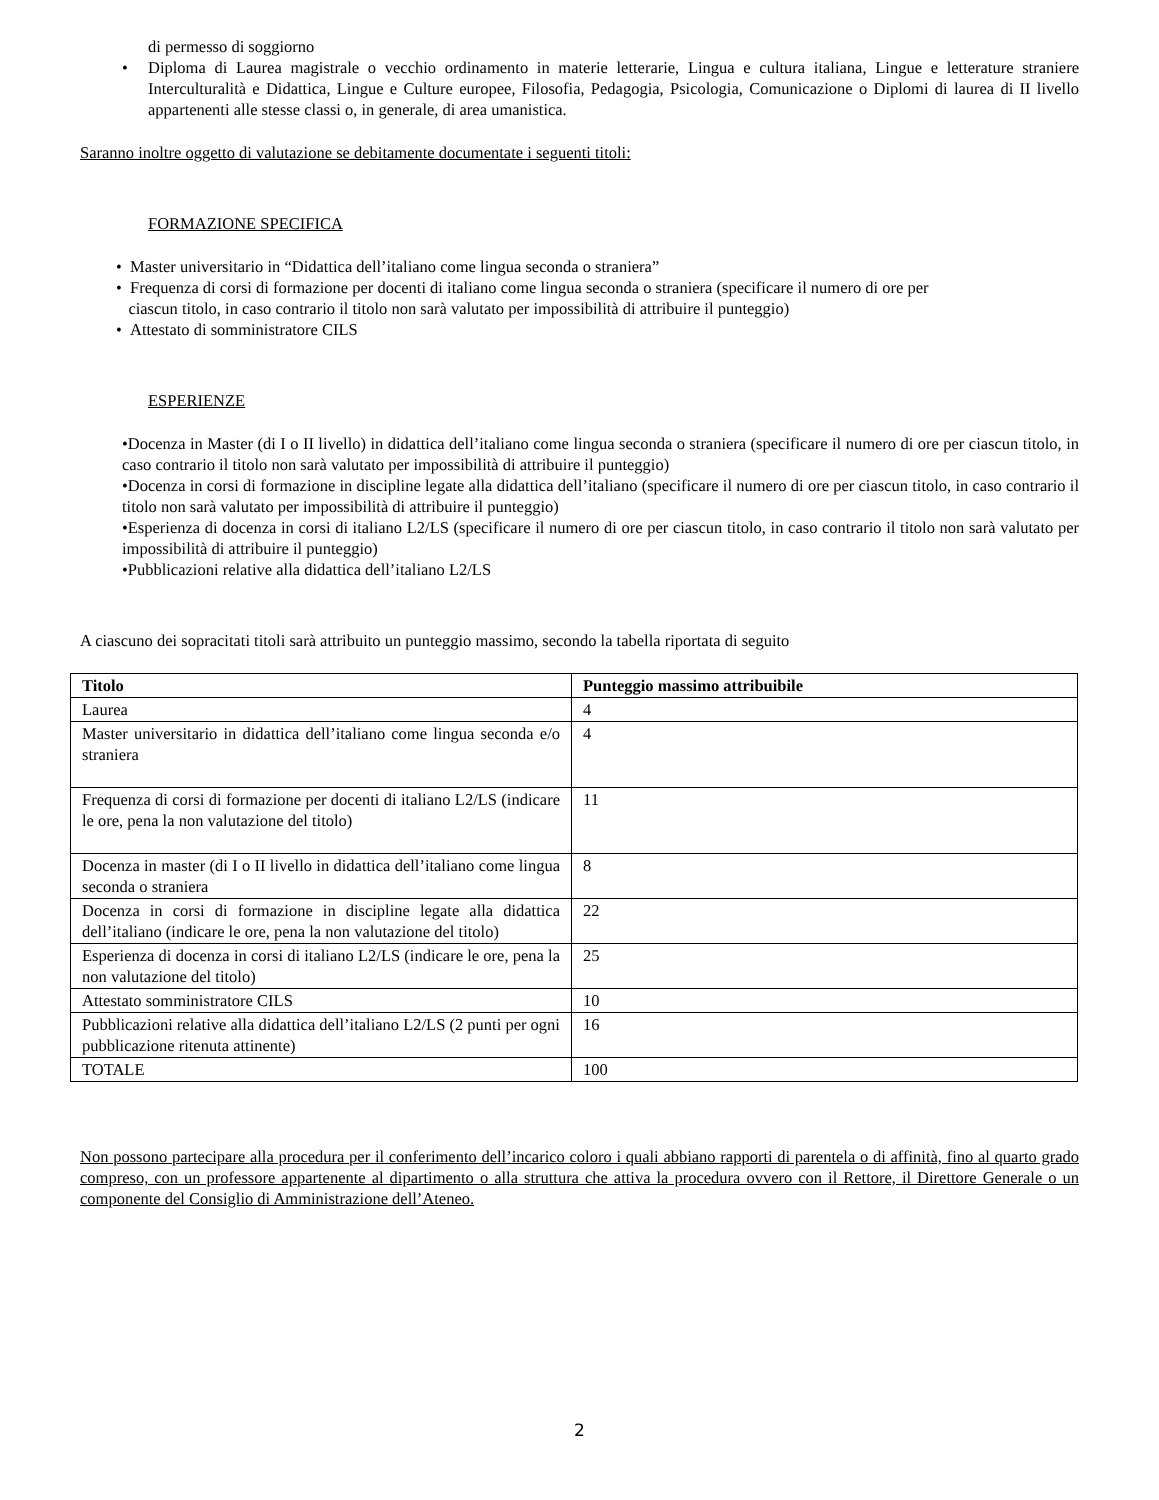di permesso di soggiorno
• Diploma di Laurea magistrale o vecchio ordinamento in materie letterarie, Lingua e cultura italiana, Lingue e letterature straniere Interculturalità e Didattica, Lingue e Culture europee, Filosofia, Pedagogia, Psicologia, Comunicazione o Diplomi di laurea di II livello appartenenti alle stesse classi o, in generale, di area umanistica.
Saranno inoltre oggetto di valutazione se debitamente documentate i seguenti titoli:
FORMAZIONE SPECIFICA
• Master universitario in “Didattica dell’italiano come lingua seconda o straniera”
• Frequenza di corsi di formazione per docenti di italiano come lingua seconda o straniera (specificare il numero di ore per
ciascun titolo, in caso contrario il titolo non sarà valutato per impossibilità di attribuire il punteggio)
• Attestato di somministratore CILS
ESPERIENZE
•Docenza in Master (di I o II livello) in didattica dell’italiano come lingua seconda o straniera (specificare il numero di ore per ciascun titolo, in caso contrario il titolo non sarà valutato per impossibilità di attribuire il punteggio)
•Docenza in corsi di formazione in discipline legate alla didattica dell’italiano (specificare il numero di ore per ciascun titolo, in caso contrario il titolo non sarà valutato per impossibilità di attribuire il punteggio)
•Esperienza di docenza in corsi di italiano L2/LS (specificare il numero di ore per ciascun titolo, in caso contrario il titolo non sarà valutato per impossibilità di attribuire il punteggio)
•Pubblicazioni relative alla didattica dell’italiano L2/LS
A ciascuno dei sopracitati titoli sarà attribuito un punteggio massimo, secondo la tabella riportata di seguito
| Titolo | Punteggio massimo attribuibile |
| --- | --- |
| Laurea | 4 |
| Master universitario in didattica dell’italiano come lingua seconda e/o straniera | 4 |
| Frequenza di corsi di formazione per docenti di italiano L2/LS (indicare le ore, pena la non valutazione del titolo) | 11 |
| Docenza in master (di I o II livello in didattica dell’italiano come lingua seconda o straniera | 8 |
| Docenza in corsi di formazione in discipline legate alla didattica dell’italiano (indicare le ore, pena la non valutazione del titolo) | 22 |
| Esperienza di docenza in corsi di italiano L2/LS (indicare le ore, pena la non valutazione del titolo) | 25 |
| Attestato somministratore CILS | 10 |
| Pubblicazioni relative alla didattica dell’italiano L2/LS (2 punti per ogni pubblicazione ritenuta attinente) | 16 |
| TOTALE | 100 |
Non possono partecipare alla procedura per il conferimento dell’incarico coloro i quali abbiano rapporti di parentela o di affinità, fino al quarto grado compreso, con un professore appartenente al dipartimento o alla struttura che attiva la procedura ovvero con il Rettore, il Direttore Generale o un componente del Consiglio di Amministrazione dell’Ateneo.
2